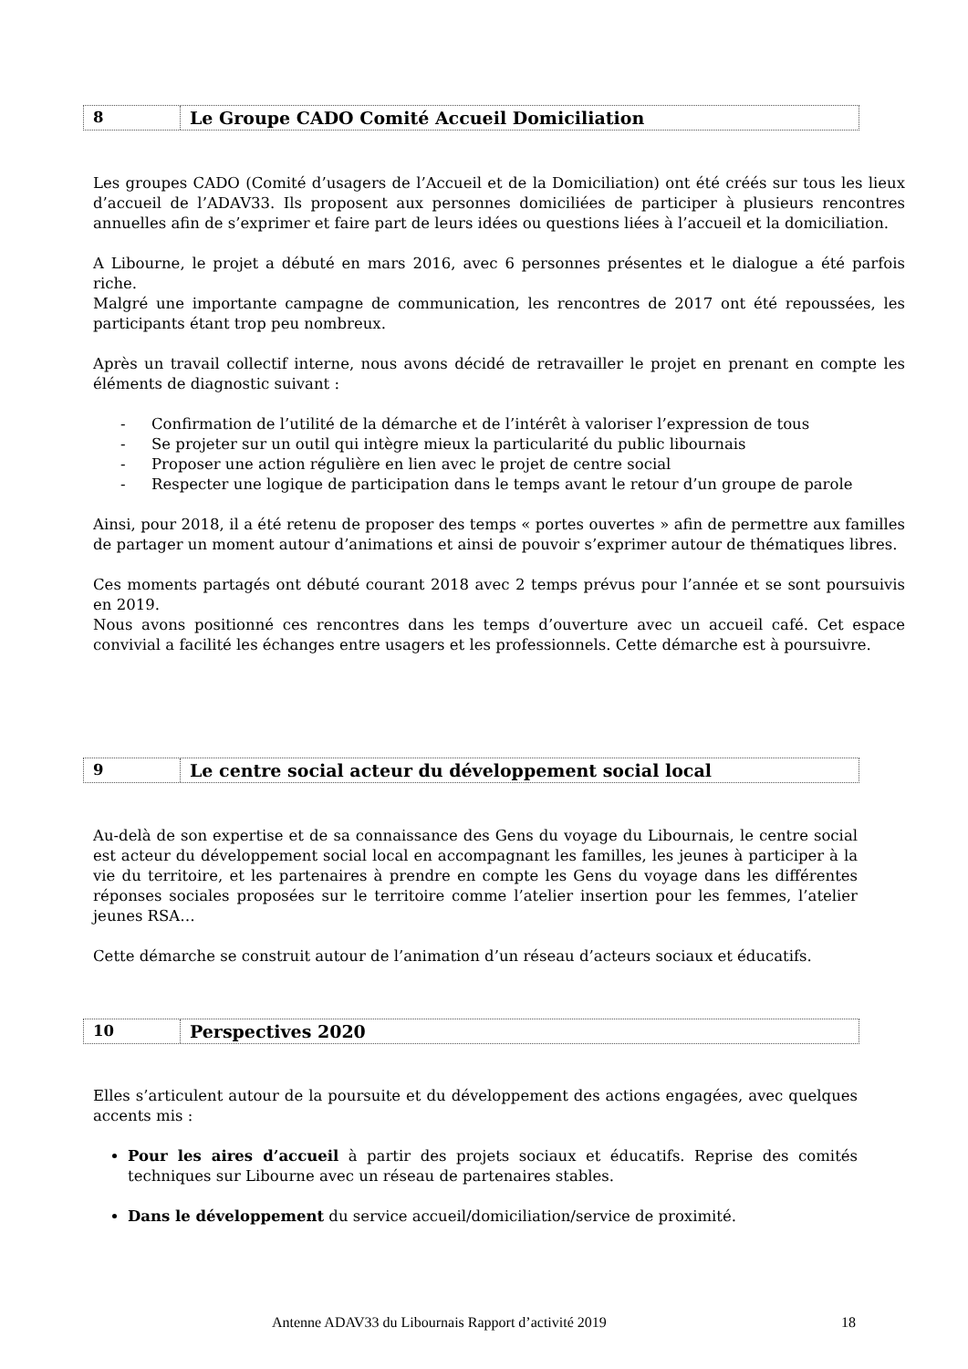8
Le Groupe CADO Comité Accueil Domiciliation
Les groupes CADO (Comité d’usagers de l’Accueil et de la Domiciliation) ont été créés sur tous les lieux d’accueil de l’ADAV33. Ils proposent aux personnes domiciliées de participer à plusieurs rencontres annuelles afin de s’exprimer et faire part de leurs idées ou questions liées à l’accueil et la domiciliation.
A Libourne, le projet a débuté en mars 2016, avec 6 personnes présentes et le dialogue a été parfois riche.
Malgré une importante campagne de communication, les rencontres de 2017 ont été repoussées, les participants étant trop peu nombreux.
Après un travail collectif interne, nous avons décidé de retravailler le projet en prenant en compte les éléments de diagnostic suivant :
- Confirmation de l’utilité de la démarche et de l’intérêt à valoriser l’expression de tous
- Se projeter sur un outil qui intègre mieux la particularité du public libournais
- Proposer une action régulière en lien avec le projet de centre social
- Respecter une logique de participation dans le temps avant le retour d’un groupe de parole
Ainsi, pour 2018, il a été retenu de proposer des temps « portes ouvertes » afin de permettre aux familles de partager un moment autour d’animations et ainsi de pouvoir s’exprimer autour de thématiques libres.
Ces moments partagés ont débuté courant 2018 avec 2 temps prévus pour l’année et se sont poursuivis en 2019.
Nous avons positionné ces rencontres dans les temps d’ouverture avec un accueil café. Cet espace convivial a facilité les échanges entre usagers et les professionnels. Cette démarche est à poursuivre.
9
Le centre social acteur du développement social local
Au-delà de son expertise et de sa connaissance des Gens du voyage du Libournais, le centre social est acteur du développement social local en accompagnant les familles, les jeunes à participer à la vie du territoire, et les partenaires à prendre en compte les Gens du voyage dans les différentes réponses sociales proposées sur le territoire comme l’atelier insertion pour les femmes, l’atelier jeunes RSA…
Cette démarche se construit autour de l’animation d’un réseau d’acteurs sociaux et éducatifs.
10
Perspectives 2020
Elles s’articulent autour de la poursuite et du développement des actions engagées, avec quelques accents mis :
Pour les aires d’accueil à partir des projets sociaux et éducatifs. Reprise des comités techniques sur Libourne avec un réseau de partenaires stables.
Dans le développement du service accueil/domiciliation/service de proximité.
Antenne ADAV33 du Libournais Rapport d’activité 2019 18